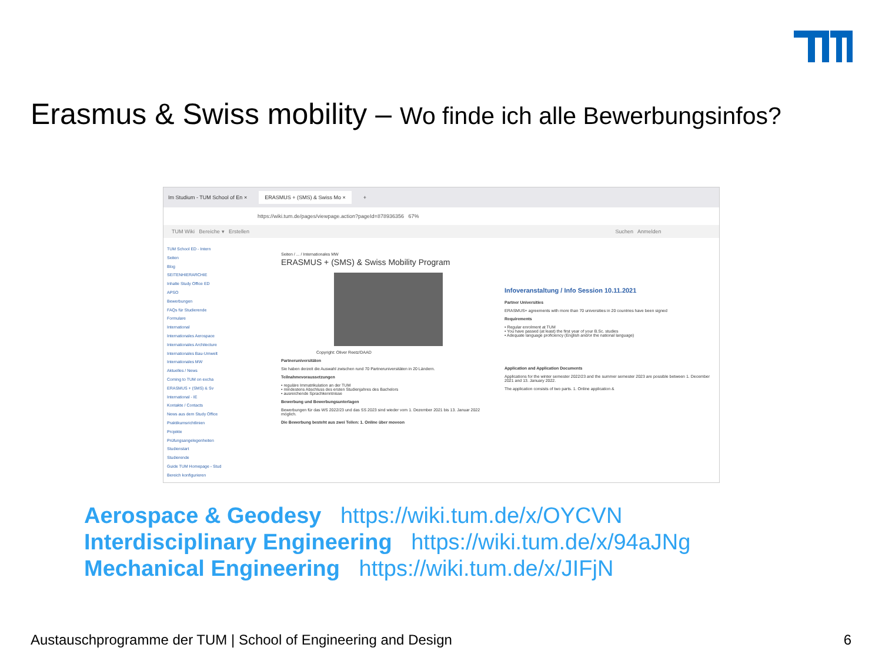Erasmus & Swiss mobility – Wo finde ich alle Bewerbungsinfos?
Im Studium - TUM School of En ×
ERASMUS + (SMS) & Swiss Mo ×
+
https://wiki.tum.de/pages/viewpage.action?pageId=878936356 67%
TUM Wiki Bereiche ▾ Erstellen Suchen Anmelden
TUM School ED - Intern
Seiten
Blog
SEITENHIERARCHIE
Inhalte Study Office ED
APSO
Bewerbungen
FAQs für Studierende
Formulare
International
Internationales Aerospace
Internationales Architecture
Internationales Bau-Umwelt
Internationales MW
Aktuelles / News
Coming to TUM on excha
ERASMUS + (SMS) & Sv
International - IE
Kontakte / Contacts
News aus dem Study Office
Praktikumsrichtlinien
Projekte
Prüfungsangelegenheiten
Studienstart
Studierende
Guide TUM Homepage - Stud
Bereich konfigurieren
Seiten / ... / Internationales MW
ERASMUS + (SMS) & Swiss Mobility Program
Copyright: Oliver Reetz/DAAD
Partneruniversitäten
Sie haben derzeit die Auswahl zwischen rund 70 Partneruniversitäten in 20 Ländern.
Teilnahmevoraussetzungen
• reguläre Immatrikulation an der TUM
• mindestens Abschluss des ersten Studienjahres des Bachelors
• ausreichende Sprachkenntnisse
Bewerbung und Bewerbungsunterlagen
Bewerbungen für das WS 2022/23 und das SS 2023 sind wieder vom 1. Dezember 2021 bis 13. Januar 2022 möglich.
Die Bewerbung besteht aus zwei Teilen: 1. Online über moveon
Infoveranstaltung / Info Session 10.11.2021
Partner Universities
ERASMUS+ agreements with more than 70 universities in 20 countries have been signed
Requirements
• Regular enrolment at TUM
• You have passed (at least) the first year of your B.Sc. studies
• Adequate language proficiency (English and/or the national language)
Application and Application Documents
Applications for the winter semester 2022/23 and the summer semester 2023 are possible between 1. December 2021 and 13. January 2022.
The application consists of two parts. 1. Online application &
Aerospace & Geodesy https://wiki.tum.de/x/OYCVN
Interdisciplinary Engineering https://wiki.tum.de/x/94aJNg
Mechanical Engineering https://wiki.tum.de/x/JIFjN
Austauschprogramme der TUM | School of Engineering and Design
6